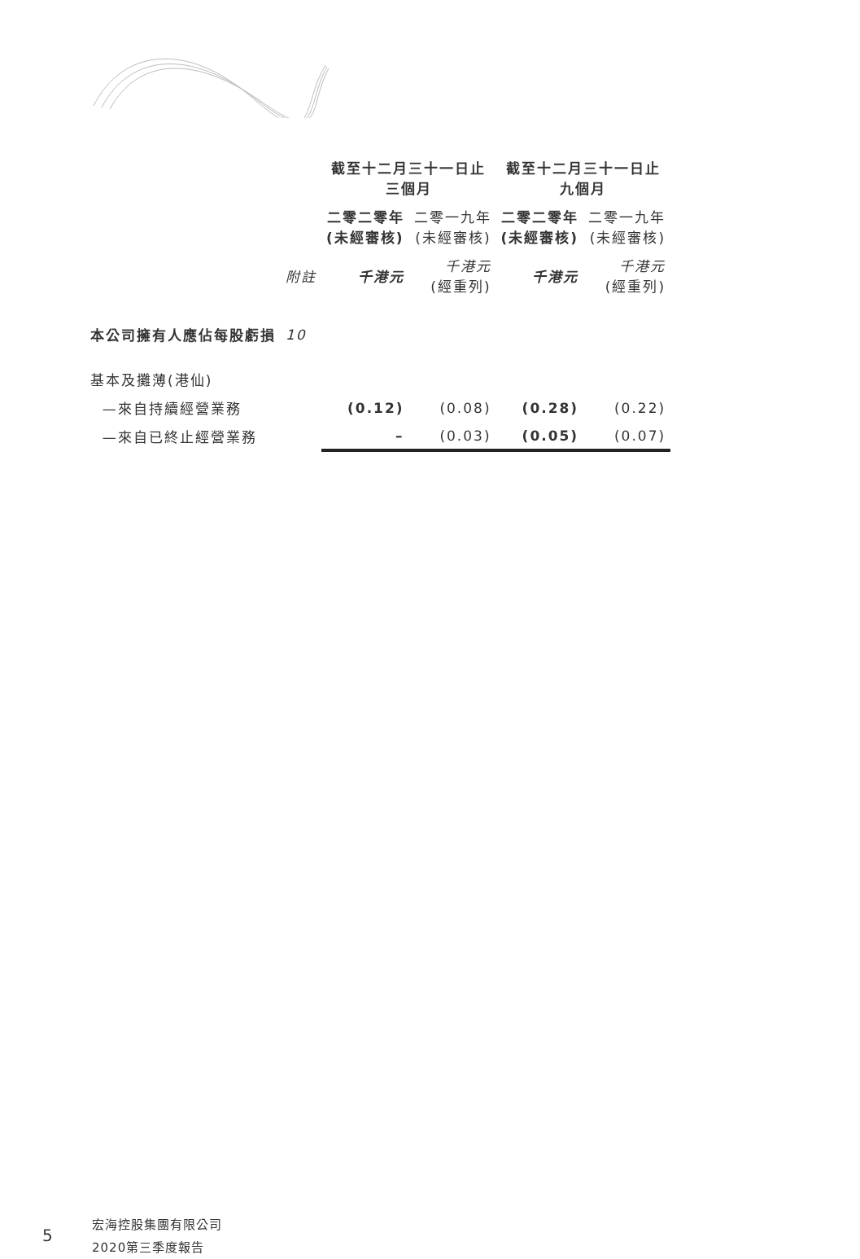| | | 截至十二月三十一日止 三個月 | | 截至十二月三十一日止 九個月 | |
| --- | --- | --- | --- | --- | --- |
| | | 二零二零年 (未經審核) | 二零一九年 (未經審核) | 二零二零年 (未經審核) | 二零一九年 (未經審核) |
| | 附註 | 千港元 | 千港元 (經重列) | 千港元 | 千港元 (經重列) |
| 本公司擁有人應佔每股虧損 | 10 | | | | |
| 基本及攤薄(港仙) | | | | | |
| —來自持續經營業務 | | (0.12) | (0.08) | (0.28) | (0.22) |
| —來自已終止經營業務 | | – | (0.03) | (0.05) | (0.07) |
5
宏海控股集團有限公司
2020第三季度報告